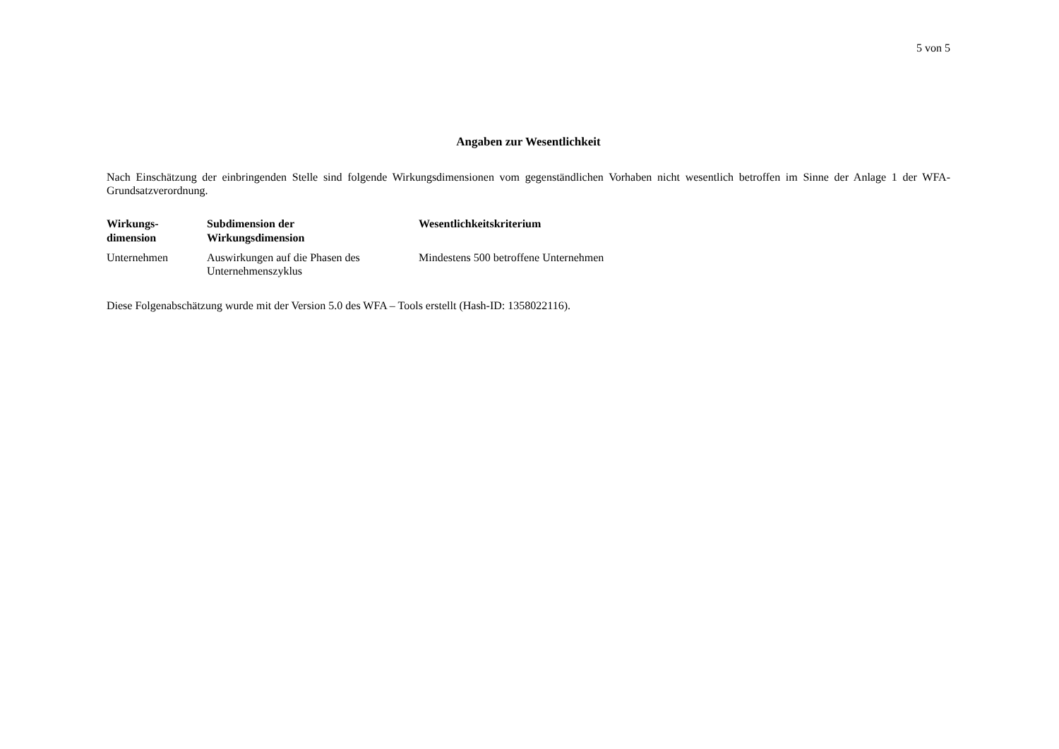5 von 5
Angaben zur Wesentlichkeit
Nach Einschätzung der einbringenden Stelle sind folgende Wirkungsdimensionen vom gegenständlichen Vorhaben nicht wesentlich betroffen im Sinne der Anlage 1 der WFA-Grundsatzverordnung.
| Wirkungs- dimension | Subdimension der Wirkungsdimension | Wesentlichkeitskriterium |
| --- | --- | --- |
| Unternehmen | Auswirkungen auf die Phasen des Unternehmenszyklus | Mindestens 500 betroffene Unternehmen |
Diese Folgenabschätzung wurde mit der Version 5.0 des WFA – Tools erstellt (Hash-ID: 1358022116).